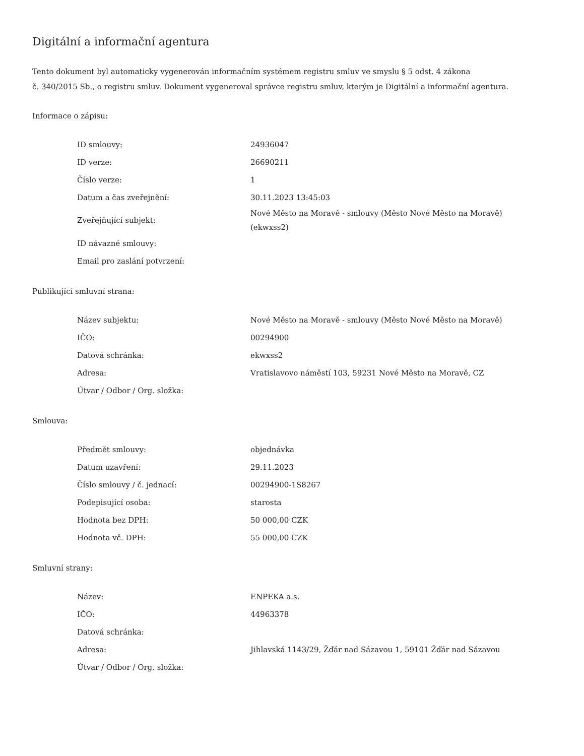Digitální a informační agentura
Tento dokument byl automaticky vygenerován informačním systémem registru smluv ve smyslu § 5 odst. 4 zákona
č. 340/2015 Sb., o registru smluv. Dokument vygeneroval správce registru smluv, kterým je Digitální a informační agentura.
Informace o zápisu:
| ID smlouvy: | 24936047 |
| ID verze: | 26690211 |
| Číslo verze: | 1 |
| Datum a čas zveřejnění: | 30.11.2023 13:45:03 |
| Zveřejňující subjekt: | Nové Město na Moravě - smlouvy (Město Nové Město na Moravě) (ekwxss2) |
| ID návazné smlouvy: | |
| Email pro zaslání potvrzení: | |
Publikující smluvní strana:
| Název subjektu: | Nové Město na Moravě - smlouvy (Město Nové Město na Moravě) |
| IČO: | 00294900 |
| Datová schránka: | ekwxss2 |
| Adresa: | Vratislavovo náměstí 103, 59231 Nové Město na Moravě, CZ |
| Útvar / Odbor / Org. složka: | |
Smlouva:
| Předmět smlouvy: | objednávka |
| Datum uzavření: | 29.11.2023 |
| Číslo smlouvy / č. jednací: | 00294900-1S8267 |
| Podepisující osoba: | starosta |
| Hodnota bez DPH: | 50 000,00 CZK |
| Hodnota vč. DPH: | 55 000,00 CZK |
Smluvní strany:
| Název: | ENPEKA a.s. |
| IČO: | 44963378 |
| Datová schránka: | |
| Adresa: | Jihlavská 1143/29, Žďár nad Sázavou 1, 59101 Žďár nad Sázavou |
| Útvar / Odbor / Org. složka: | |